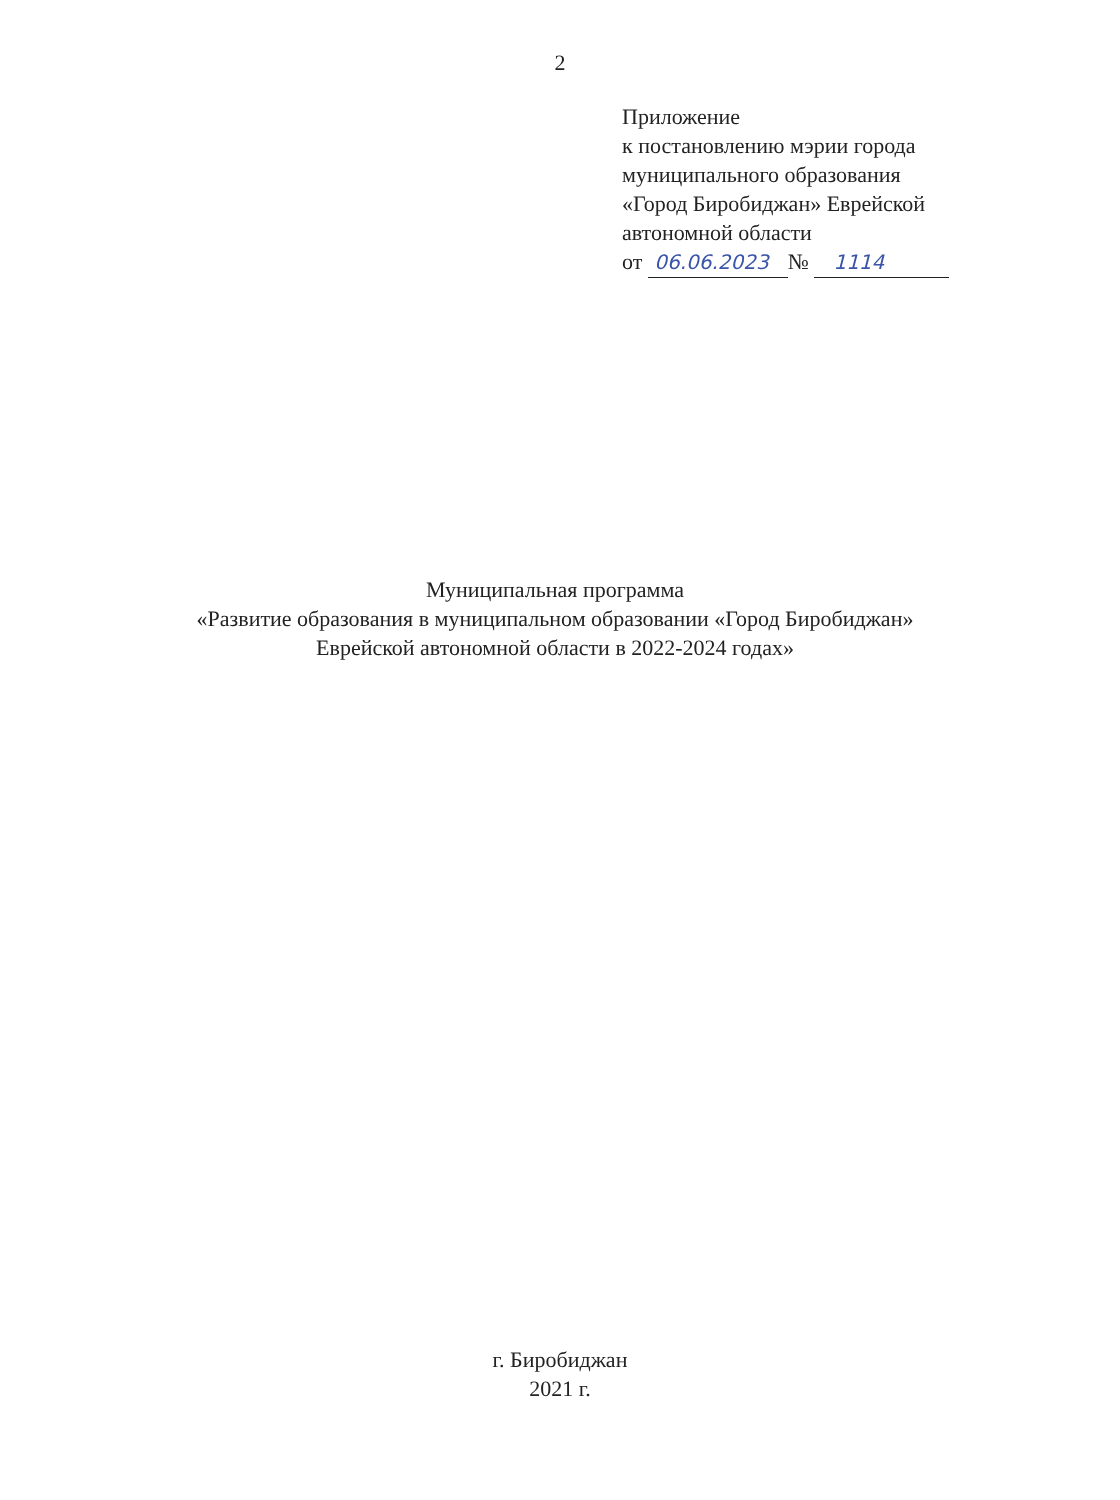2
Приложение
к постановлению мэрии города
муниципального образования
«Город Биробиджан» Еврейской
автономной области
от 06.06.2023 № 1114
Муниципальная программа
«Развитие образования в муниципальном образовании «Город Биробиджан»
Еврейской автономной области в 2022-2024 годах»
г. Биробиджан
2021 г.